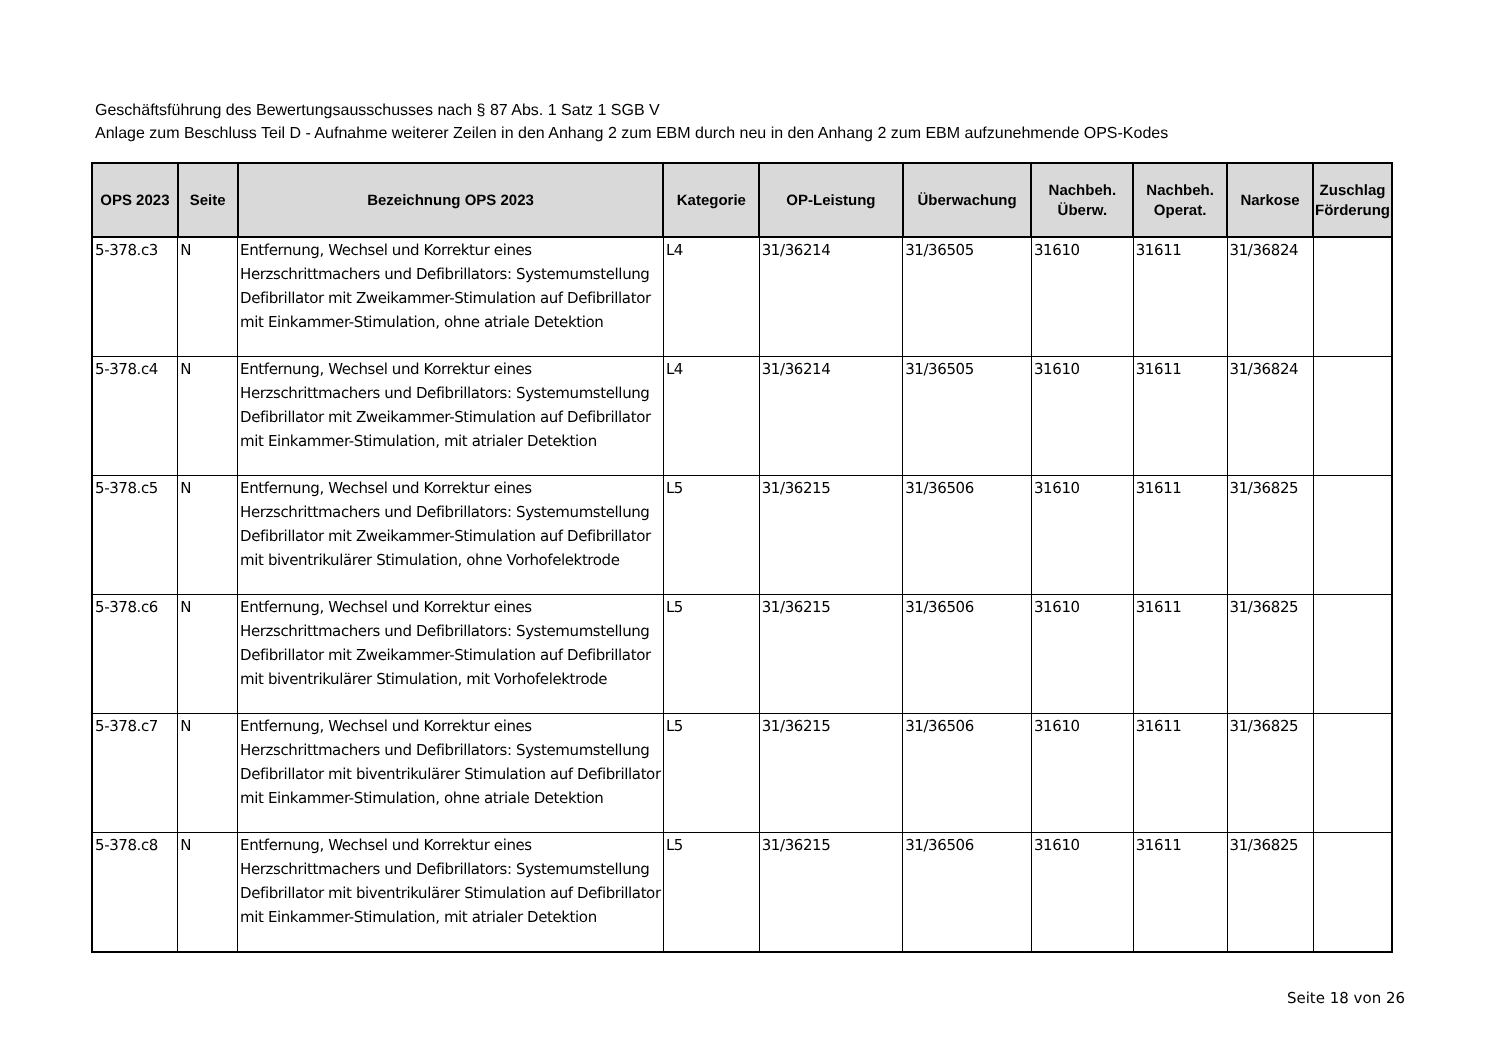Geschäftsführung des Bewertungsausschusses nach § 87 Abs. 1 Satz 1 SGB V
Anlage zum Beschluss Teil D - Aufnahme weiterer Zeilen in den Anhang 2 zum EBM durch neu in den Anhang 2 zum EBM aufzunehmende OPS-Kodes
| OPS 2023 | Seite | Bezeichnung OPS 2023 | Kategorie | OP-Leistung | Überwachung | Nachbeh. Überw. | Nachbeh. Operat. | Narkose | Zuschlag Förderung |
| --- | --- | --- | --- | --- | --- | --- | --- | --- | --- |
| 5-378.c3 | N | Entfernung, Wechsel und Korrektur eines Herzschrittmachers und Defibrillators: Systemumstellung Defibrillator mit Zweikammer-Stimulation auf Defibrillator mit Einkammer-Stimulation, ohne atriale Detektion | L4 | 31/36214 | 31/36505 | 31610 | 31611 | 31/36824 | |
| 5-378.c4 | N | Entfernung, Wechsel und Korrektur eines Herzschrittmachers und Defibrillators: Systemumstellung Defibrillator mit Zweikammer-Stimulation auf Defibrillator mit Einkammer-Stimulation, mit atrialer Detektion | L4 | 31/36214 | 31/36505 | 31610 | 31611 | 31/36824 | |
| 5-378.c5 | N | Entfernung, Wechsel und Korrektur eines Herzschrittmachers und Defibrillators: Systemumstellung Defibrillator mit Zweikammer-Stimulation auf Defibrillator mit biventrikulärer Stimulation, ohne Vorhofelektrode | L5 | 31/36215 | 31/36506 | 31610 | 31611 | 31/36825 | |
| 5-378.c6 | N | Entfernung, Wechsel und Korrektur eines Herzschrittmachers und Defibrillators: Systemumstellung Defibrillator mit Zweikammer-Stimulation auf Defibrillator mit biventrikulärer Stimulation, mit Vorhofelektrode | L5 | 31/36215 | 31/36506 | 31610 | 31611 | 31/36825 | |
| 5-378.c7 | N | Entfernung, Wechsel und Korrektur eines Herzschrittmachers und Defibrillators: Systemumstellung Defibrillator mit biventrikulärer Stimulation auf Defibrillator mit Einkammer-Stimulation, ohne atriale Detektion | L5 | 31/36215 | 31/36506 | 31610 | 31611 | 31/36825 | |
| 5-378.c8 | N | Entfernung, Wechsel und Korrektur eines Herzschrittmachers und Defibrillators: Systemumstellung Defibrillator mit biventrikulärer Stimulation auf Defibrillator mit Einkammer-Stimulation, mit atrialer Detektion | L5 | 31/36215 | 31/36506 | 31610 | 31611 | 31/36825 | |
Seite 18 von 26